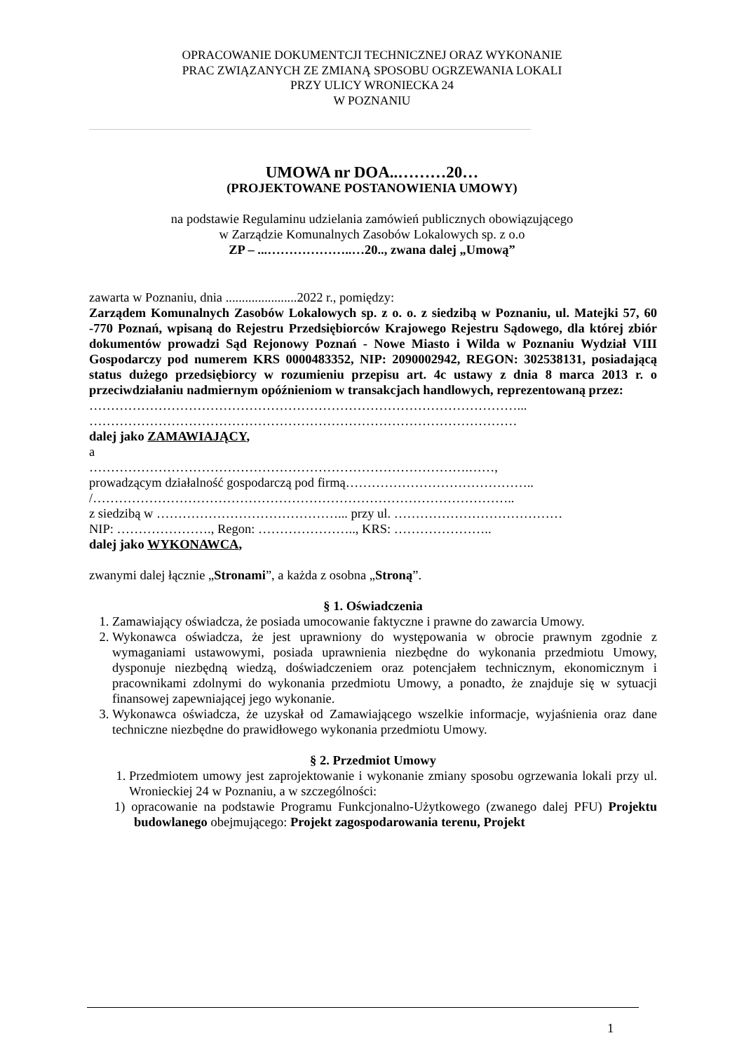OPRACOWANIE DOKUMENTCJI TECHNICZNEJ ORAZ WYKONANIE
PRAC ZWIĄZANYCH ZE ZMIANĄ SPOSOBU OGRZEWANIA LOKALI
PRZY ULICY WRONIECKA 24
W POZNANIU
UMOWA nr DOA..………20…
(PROJEKTOWANE POSTANOWIENIA UMOWY)
na podstawie Regulaminu udzielania zamówień publicznych obowiązującego
w Zarządzie Komunalnych Zasobów Lokalowych sp. z o.o
ZP – ...………………..…20.., zwana dalej „Umową”
zawarta w Poznaniu, dnia ......................2022 r., pomiędzy:
Zarządem Komunalnych Zasobów Lokalowych sp. z o. o. z siedzibą w Poznaniu, ul. Matejki 57, 60 -770 Poznań, wpisaną do Rejestru Przedsiębiorców Krajowego Rejestru Sądowego, dla której zbiór dokumentów prowadzi Sąd Rejonowy Poznań - Nowe Miasto i Wilda w Poznaniu Wydział VIII Gospodarczy pod numerem KRS 0000483352, NIP: 2090002942, REGON: 302538131, posiadającą status dużego przedsiębiorcy w rozumieniu przepisu art. 4c ustawy z dnia 8 marca 2013 r. o przeciwdziałaniu nadmiernym opóźnieniom w transakcjach handlowych, reprezentowaną przez:
………………………………………………………………………………………...
………………………………………………………………………………………
dalej jako ZAMAWIAJĄCY,
a
…………………………………………………………………………….……,
prowadzącym działalność gospodarczą pod firmą……………………………………..
/……………………………………………………………………………………..
z siedzibą w ……………………………………... przy ul. …………………………………
NIP: …………………., Regon: ………………….., KRS: …………………..
dalej jako WYKONAWCA,
zwanymi dalej łącznie „Stronami”, a każda z osobna „Stroną”.
§ 1. Oświadczenia
1. Zamawiający oświadcza, że posiada umocowanie faktyczne i prawne do zawarcia Umowy.
2. Wykonawca oświadcza, że jest uprawniony do występowania w obrocie prawnym zgodnie z wymaganiami ustawowymi, posiada uprawnienia niezbędne do wykonania przedmiotu Umowy, dysponuje niezbędną wiedzą, doświadczeniem oraz potencjałem technicznym, ekonomicznym i pracownikami zdolnymi do wykonania przedmiotu Umowy, a ponadto, że znajduje się w sytuacji finansowej zapewniającej jego wykonanie.
3. Wykonawca oświadcza, że uzyskał od Zamawiającego wszelkie informacje, wyjaśnienia oraz dane techniczne niezbędne do prawidłowego wykonania przedmiotu Umowy.
§ 2. Przedmiot Umowy
1. Przedmiotem umowy jest zaprojektowanie i wykonanie zmiany sposobu ogrzewania lokali przy ul. Wronieckiej 24 w Poznaniu, a w szczególności:
1) opracowanie na podstawie Programu Funkcjonalno-Użytkowego (zwanego dalej PFU) Projektu budowlanego obejmującego: Projekt zagospodarowania terenu, Projekt
1